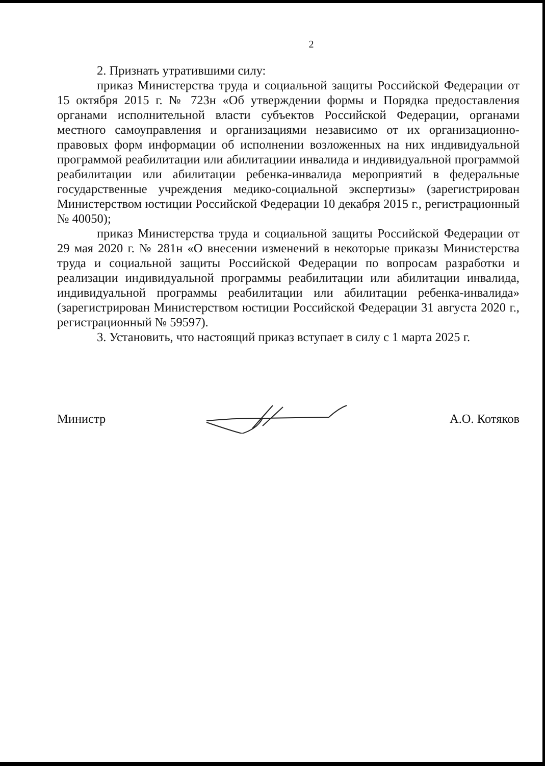2
2. Признать утратившими силу:
приказ Министерства труда и социальной защиты Российской Федерации от 15 октября 2015 г. № 723н «Об утверждении формы и Порядка предоставления органами исполнительной власти субъектов Российской Федерации, органами местного самоуправления и организациями независимо от их организационно-правовых форм информации об исполнении возложенных на них индивидуальной программой реабилитации или абилитациии инвалида и индивидуальной программой реабилитации или абилитации ребенка-инвалида мероприятий в федеральные государственные учреждения медико-социальной экспертизы» (зарегистрирован Министерством юстиции Российской Федерации 10 декабря 2015 г., регистрационный № 40050);
приказ Министерства труда и социальной защиты Российской Федерации от 29 мая 2020 г. № 281н «О внесении изменений в некоторые приказы Министерства труда и социальной защиты Российской Федерации по вопросам разработки и реализации индивидуальной программы реабилитации или абилитации инвалида, индивидуальной программы реабилитации или абилитации ребенка-инвалида» (зарегистрирован Министерством юстиции Российской Федерации 31 августа 2020 г., регистрационный № 59597).
3. Установить, что настоящий приказ вступает в силу с 1 марта 2025 г.
Министр А.О. Котяков